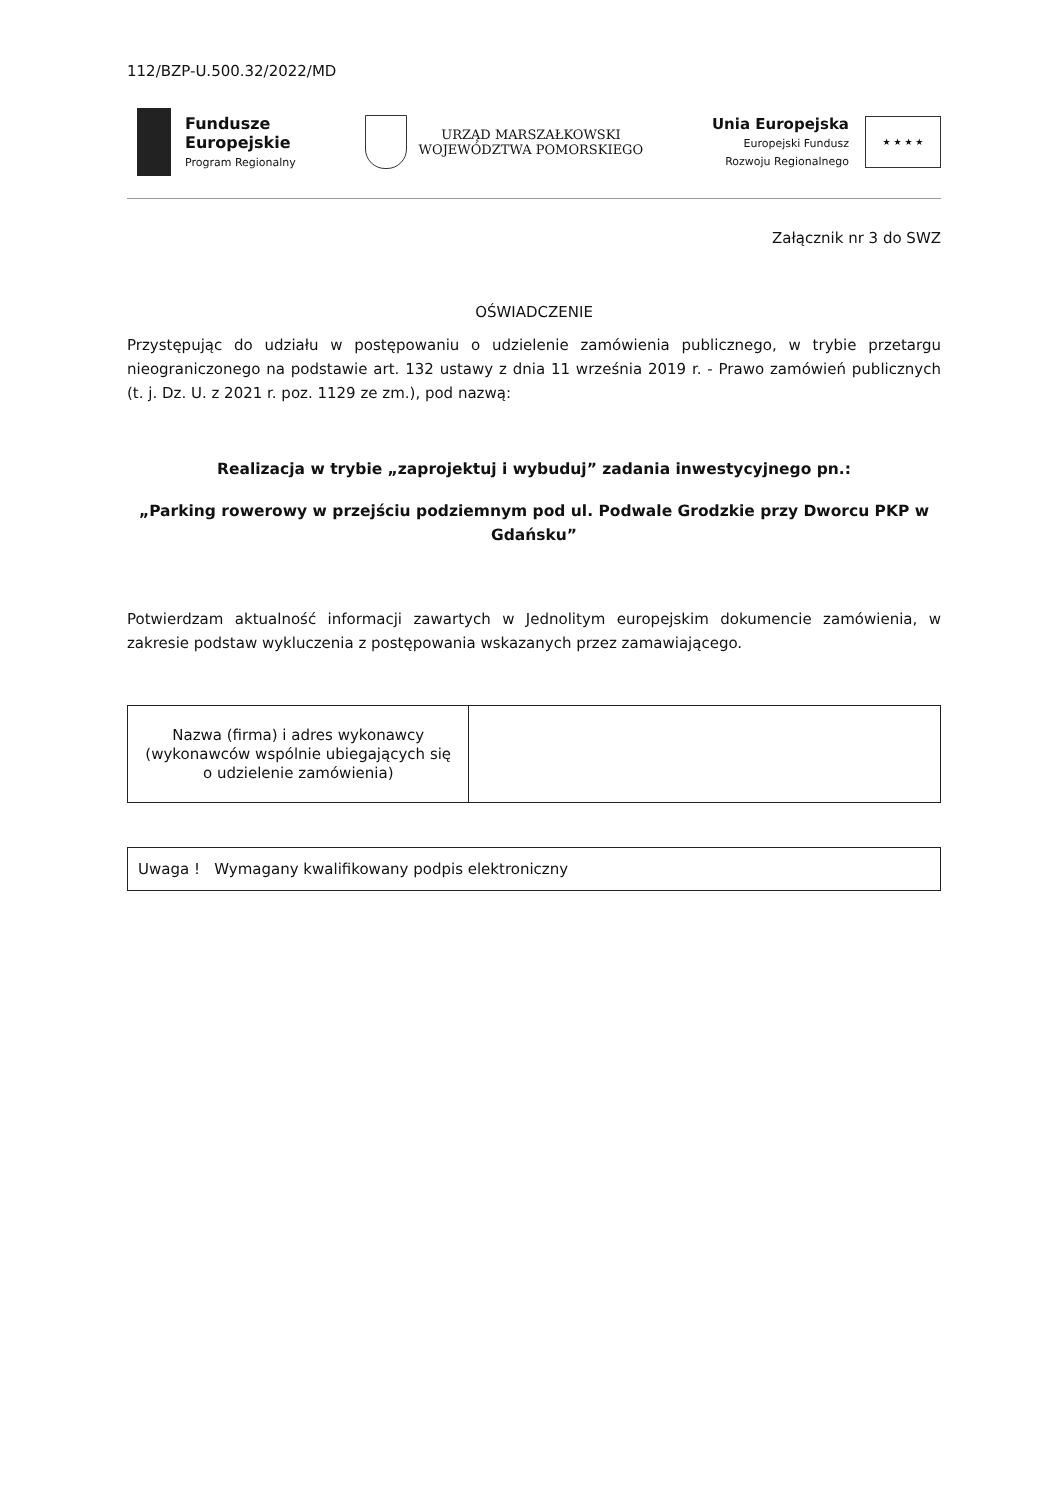112/BZP-U.500.32/2022/MD
Fundusze
Europejskie
Program Regionalny
URZĄD MARSZAŁKOWSKI
WOJEWÓDZTWA POMORSKIEGO
Unia Europejska
Europejski Fundusz
Rozwoju Regionalnego
★ ★ ★ ★
Załącznik nr 3 do SWZ
OŚWIADCZENIE
Przystępując do udziału w postępowaniu o udzielenie zamówienia publicznego, w trybie przetargu nieograniczonego na podstawie art. 132 ustawy z dnia 11 września 2019 r. - Prawo zamówień publicznych (t. j. Dz. U. z 2021 r. poz. 1129 ze zm.), pod nazwą:
Realizacja w trybie „zaprojektuj i wybuduj” zadania inwestycyjnego pn.:
„Parking rowerowy w przejściu podziemnym pod ul. Podwale Grodzkie przy Dworcu PKP w Gdańsku”
Potwierdzam aktualność informacji zawartych w Jednolitym europejskim dokumencie zamówienia, w zakresie podstaw wykluczenia z postępowania wskazanych przez zamawiającego.
| Nazwa (firma) i adres wykonawcy (wykonawców wspólnie ubiegających się o udzielenie zamówienia) | |
Uwaga ! Wymagany kwalifikowany podpis elektroniczny